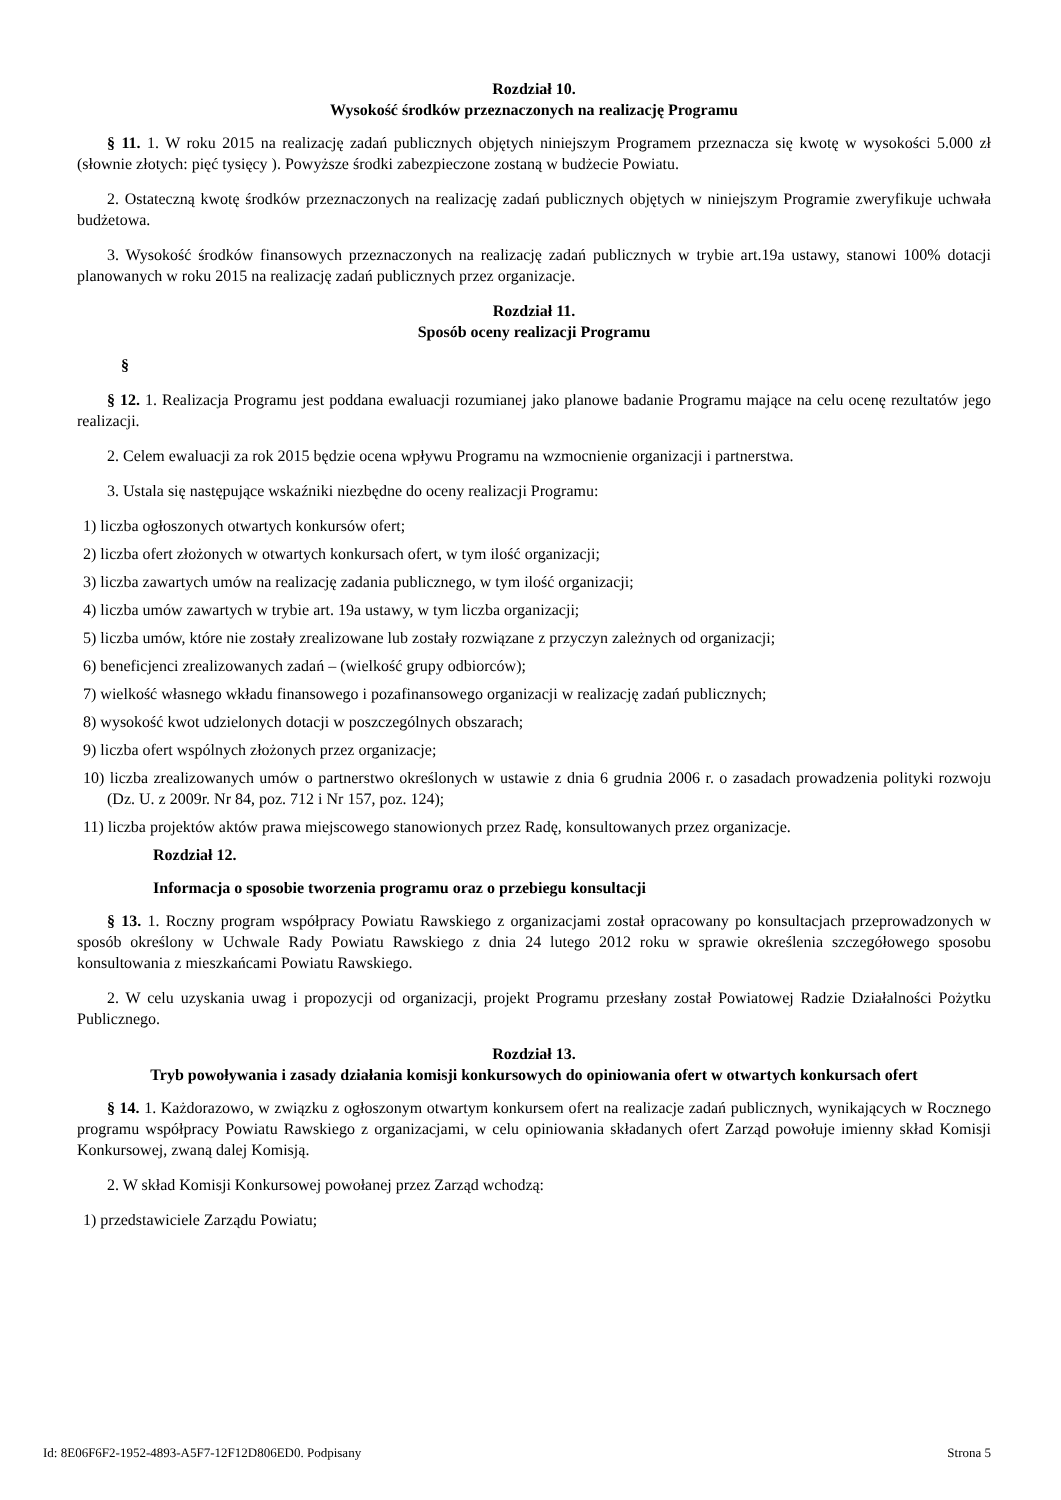Rozdział 10.
Wysokość środków przeznaczonych na realizację Programu
§ 11. 1. W roku 2015 na realizację zadań publicznych objętych niniejszym Programem przeznacza się kwotę w wysokości 5.000 zł (słownie złotych: pięć tysięcy ). Powyższe środki zabezpieczone zostaną w budżecie Powiatu.
2. Ostateczną kwotę środków przeznaczonych na realizację zadań publicznych objętych w niniejszym Programie zweryfikuje uchwała budżetowa.
3. Wysokość środków finansowych przeznaczonych na realizację zadań publicznych w trybie art.19a ustawy, stanowi 100% dotacji planowanych w roku 2015 na realizację zadań publicznych przez organizacje.
Rozdział 11.
Sposób oceny realizacji Programu
§
§ 12. 1. Realizacja Programu jest poddana ewaluacji rozumianej jako planowe badanie Programu mające na celu ocenę rezultatów jego realizacji.
2. Celem ewaluacji za rok 2015 będzie ocena wpływu Programu na wzmocnienie organizacji i partnerstwa.
3. Ustala się następujące wskaźniki niezbędne do oceny realizacji Programu:
1) liczba ogłoszonych otwartych konkursów ofert;
2) liczba ofert złożonych w otwartych konkursach ofert, w tym ilość organizacji;
3) liczba zawartych umów na realizację zadania publicznego, w tym ilość organizacji;
4) liczba umów zawartych w trybie art. 19a ustawy, w tym liczba organizacji;
5) liczba umów, które nie zostały zrealizowane lub zostały rozwiązane z przyczyn zależnych od organizacji;
6) beneficjenci zrealizowanych zadań – (wielkość grupy odbiorców);
7) wielkość własnego wkładu finansowego i pozafinansowego organizacji w realizację zadań publicznych;
8) wysokość kwot udzielonych dotacji w poszczególnych obszarach;
9) liczba ofert wspólnych złożonych przez organizacje;
10) liczba zrealizowanych umów o partnerstwo określonych w ustawie z dnia 6 grudnia 2006 r. o zasadach prowadzenia polityki rozwoju (Dz. U. z 2009r. Nr 84, poz. 712 i Nr 157, poz. 124);
11) liczba projektów aktów prawa miejscowego stanowionych przez Radę, konsultowanych przez organizacje.
Rozdział 12.
Informacja o sposobie tworzenia programu oraz o przebiegu konsultacji
§ 13. 1. Roczny program współpracy Powiatu Rawskiego z organizacjami został opracowany po konsultacjach przeprowadzonych w sposób określony w Uchwale Rady Powiatu Rawskiego z dnia 24 lutego 2012 roku w sprawie określenia szczegółowego sposobu konsultowania z mieszkańcami Powiatu Rawskiego.
2. W celu uzyskania uwag i propozycji od organizacji, projekt Programu przesłany został Powiatowej Radzie Działalności Pożytku Publicznego.
Rozdział 13.
Tryb powoływania i zasady działania komisji konkursowych do opiniowania ofert w otwartych konkursach ofert
§ 14. 1. Każdorazowo, w związku z ogłoszonym otwartym konkursem ofert na realizacje zadań publicznych, wynikających w Rocznego programu współpracy Powiatu Rawskiego z organizacjami, w celu opiniowania składanych ofert Zarząd powołuje imienny skład Komisji Konkursowej, zwaną dalej Komisją.
2. W skład Komisji Konkursowej powołanej przez Zarząd wchodzą:
1) przedstawiciele Zarządu Powiatu;
Id: 8E06F6F2-1952-4893-A5F7-12F12D806ED0. Podpisany Strona 5